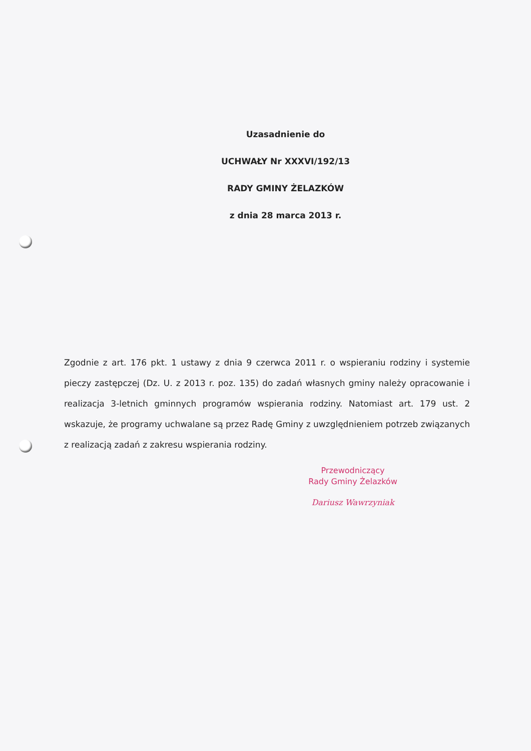Uzasadnienie do
UCHWAŁY Nr XXXVI/192/13
RADY GMINY ŻELAZKÓW
z dnia 28 marca 2013 r.
Zgodnie z art. 176 pkt. 1 ustawy z dnia 9 czerwca 2011 r. o wspieraniu rodziny i systemie pieczy zastępczej (Dz. U. z 2013 r. poz. 135) do zadań własnych gminy należy opracowanie i realizacja 3-letnich gminnych programów wspierania rodziny. Natomiast art. 179 ust. 2 wskazuje, że programy uchwalane są przez Radę Gminy z uwzględnieniem potrzeb związanych z realizacją zadań z zakresu wspierania rodziny.
Przewodniczący
Rady Gminy Żelazków
Dariusz Wawrzyniak